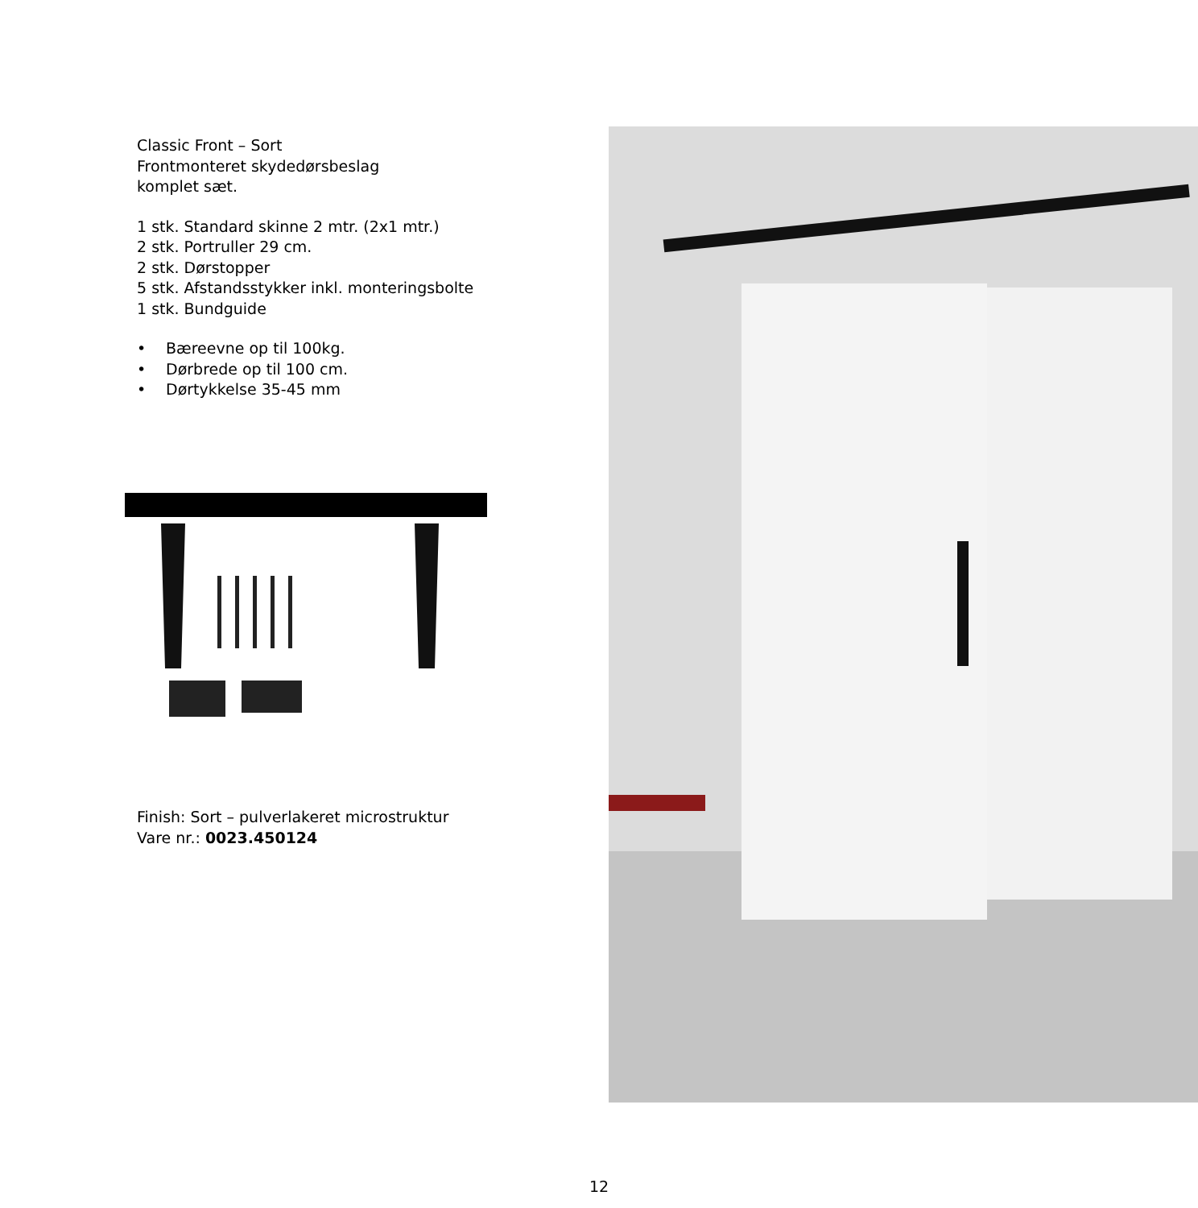Classic Front – Sort
Frontmonteret skydedørsbeslag
komplet sæt.
1 stk. Standard skinne 2 mtr. (2x1 mtr.)
2 stk. Portruller 29 cm.
2 stk. Dørstopper
5 stk. Afstandsstykker inkl. monteringsbolte
1 stk. Bundguide
• Bæreevne op til 100kg.
• Dørbrede op til 100 cm.
• Dørtykkelse 35-45 mm
Finish: Sort – pulverlakeret microstruktur
Vare nr.: 0023.450124
12